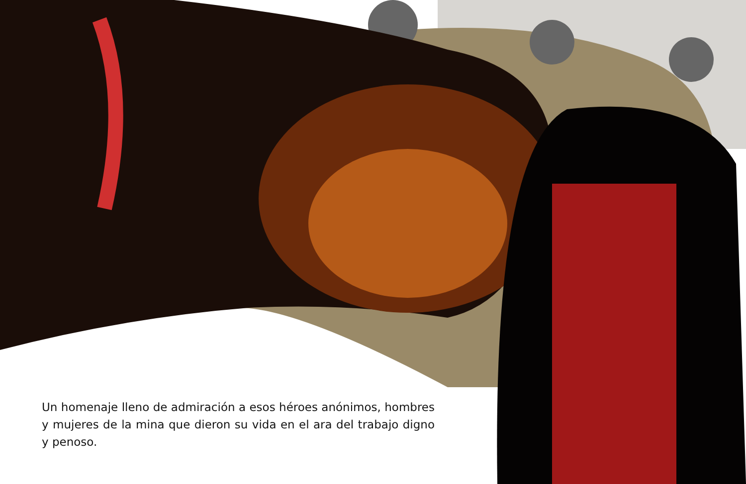Un homenaje lleno de admiración a esos héroes anónimos, hombres y mujeres de la mina que dieron su vida en el ara del trabajo digno y penoso.